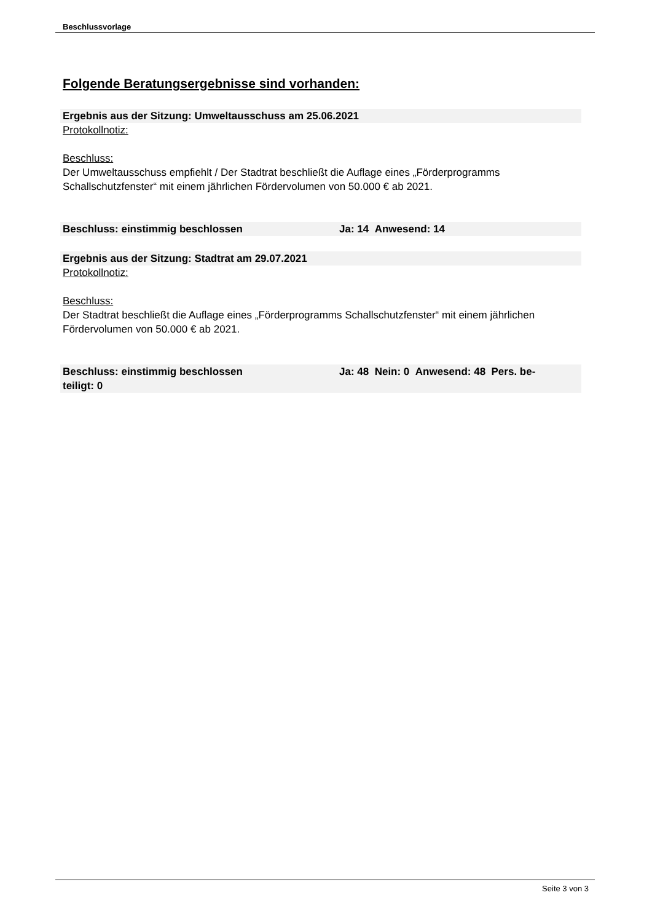Beschlussvorlage
Folgende Beratungsergebnisse sind vorhanden:
Ergebnis aus der Sitzung: Umweltausschuss am 25.06.2021
Protokollnotiz:
Beschluss:
Der Umweltausschuss empfiehlt / Der Stadtrat beschließt die Auflage eines „Förderprogramms Schallschutzfenster“ mit einem jährlichen Fördervolumen von 50.000 € ab 2021.
Beschluss: einstimmig beschlossen Ja: 14 Anwesend: 14
Ergebnis aus der Sitzung: Stadtrat am 29.07.2021
Protokollnotiz:
Beschluss:
Der Stadtrat beschließt die Auflage eines „Förderprogramms Schallschutzfenster“ mit einem jährlichen Fördervolumen von 50.000 € ab 2021.
Beschluss: einstimmig beschlossen Ja: 48 Nein: 0 Anwesend: 48 Pers. be-
teiligt: 0
Seite 3 von 3